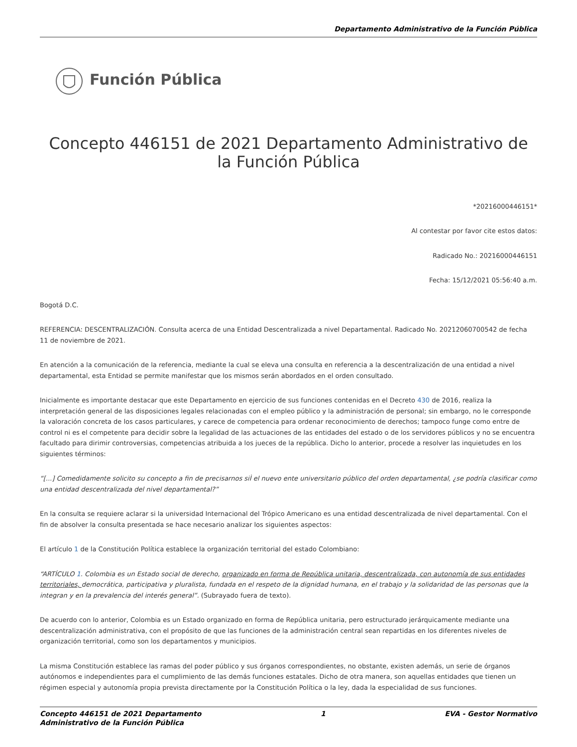Departamento Administrativo de la Función Pública
Función Pública
Concepto 446151 de 2021 Departamento Administrativo de la Función Pública
*20216000446151*
Al contestar por favor cite estos datos:
Radicado No.: 20216000446151
Fecha: 15/12/2021 05:56:40 a.m.
Bogotá D.C.
REFERENCIA: DESCENTRALIZACIÓN. Consulta acerca de una Entidad Descentralizada a nivel Departamental. Radicado No. 20212060700542 de fecha 11 de noviembre de 2021.
En atención a la comunicación de la referencia, mediante la cual se eleva una consulta en referencia a la descentralización de una entidad a nivel departamental, esta Entidad se permite manifestar que los mismos serán abordados en el orden consultado.
Inicialmente es importante destacar que este Departamento en ejercicio de sus funciones contenidas en el Decreto 430 de 2016, realiza la interpretación general de las disposiciones legales relacionadas con el empleo público y la administración de personal; sin embargo, no le corresponde la valoración concreta de los casos particulares, y carece de competencia para ordenar reconocimiento de derechos; tampoco funge como entre de control ni es el competente para decidir sobre la legalidad de las actuaciones de las entidades del estado o de los servidores públicos y no se encuentra facultado para dirimir controversias, competencias atribuida a los jueces de la república. Dicho lo anterior, procede a resolver las inquietudes en los siguientes términos:
“[...] Comedidamente solicito su concepto a fin de precisarnos siÌ el nuevo ente universitario público del orden departamental, ¿se podría clasificar como una entidad descentralizada del nivel departamental?”
En la consulta se requiere aclarar si la universidad Internacional del Trópico Americano es una entidad descentralizada de nivel departamental. Con el fin de absolver la consulta presentada se hace necesario analizar los siguientes aspectos:
El artículo 1 de la Constitución Política establece la organización territorial del estado Colombiano:
“ARTÍCULO 1. Colombia es un Estado social de derecho, organizado en forma de República unitaria, descentralizada, con autonomía de sus entidades territoriales, democrática, participativa y pluralista, fundada en el respeto de la dignidad humana, en el trabajo y la solidaridad de las personas que la integran y en la prevalencia del interés general”. (Subrayado fuera de texto).
De acuerdo con lo anterior, Colombia es un Estado organizado en forma de República unitaria, pero estructurado jerárquicamente mediante una descentralización administrativa, con el propósito de que las funciones de la administración central sean repartidas en los diferentes niveles de organización territorial, como son los departamentos y municipios.
La misma Constitución establece las ramas del poder público y sus órganos correspondientes, no obstante, existen además, un serie de órganos autónomos e independientes para el cumplimiento de las demás funciones estatales. Dicho de otra manera, son aquellas entidades que tienen un régimen especial y autonomía propia prevista directamente por la Constitución Política o la ley, dada la especialidad de sus funciones.
Concepto 446151 de 2021 Departamento
Administrativo de la Función Pública 1 EVA - Gestor Normativo